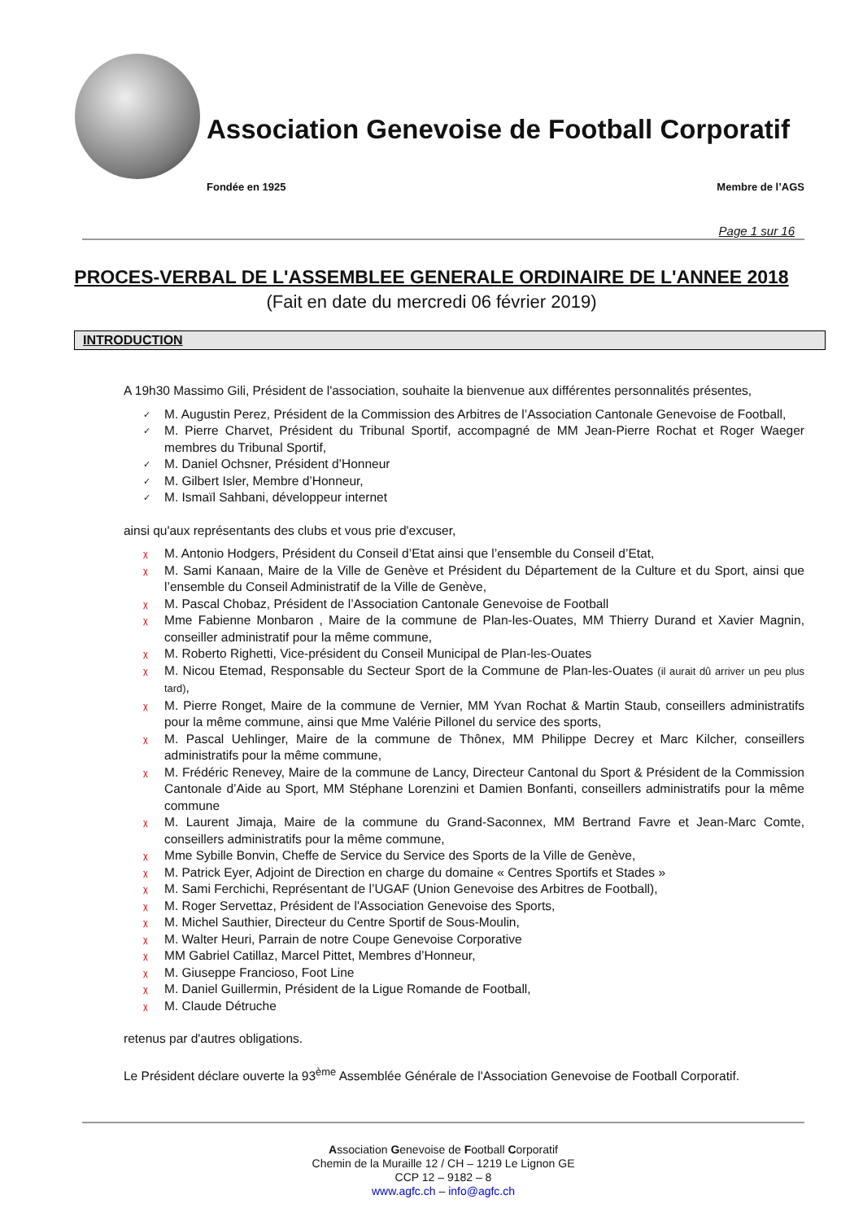Association Genevoise de Football Corporatif
Fondée en 1925 Membre de l’AGS
Page 1 sur 16
PROCES-VERBAL DE L'ASSEMBLEE GENERALE ORDINAIRE DE L'ANNEE 2018
(Fait en date du mercredi 06 février 2019)
INTRODUCTION
A 19h30 Massimo Gili, Président de l'association, souhaite la bienvenue aux différentes personnalités présentes,
✓ M. Augustin Perez, Président de la Commission des Arbitres de l’Association Cantonale Genevoise de Football,
✓ M. Pierre Charvet, Président du Tribunal Sportif, accompagné de MM Jean-Pierre Rochat et Roger Waeger membres du Tribunal Sportif,
✓ M. Daniel Ochsner, Président d’Honneur
✓ M. Gilbert Isler, Membre d’Honneur,
✓ M. Ismaïl Sahbani, développeur internet
ainsi qu'aux représentants des clubs et vous prie d'excuser,
χ M. Antonio Hodgers, Président du Conseil d’Etat ainsi que l’ensemble du Conseil d’Etat,
χ M. Sami Kanaan, Maire de la Ville de Genève et Président du Département de la Culture et du Sport, ainsi que l’ensemble du Conseil Administratif de la Ville de Genève,
χ M. Pascal Chobaz, Président de l’Association Cantonale Genevoise de Football
χ Mme Fabienne Monbaron , Maire de la commune de Plan-les-Ouates, MM Thierry Durand et Xavier Magnin, conseiller administratif pour la même commune,
χ M. Roberto Righetti, Vice-président du Conseil Municipal de Plan-les-Ouates
χ M. Nicou Etemad, Responsable du Secteur Sport de la Commune de Plan-les-Ouates (il aurait dû arriver un peu plus tard),
χ M. Pierre Ronget, Maire de la commune de Vernier, MM Yvan Rochat & Martin Staub, conseillers administratifs pour la même commune, ainsi que Mme Valérie Pillonel du service des sports,
χ M. Pascal Uehlinger, Maire de la commune de Thônex, MM Philippe Decrey et Marc Kilcher, conseillers administratifs pour la même commune,
χ M. Frédéric Renevey, Maire de la commune de Lancy, Directeur Cantonal du Sport & Président de la Commission Cantonale d’Aide au Sport, MM Stéphane Lorenzini et Damien Bonfanti, conseillers administratifs pour la même commune
χ M. Laurent Jimaja, Maire de la commune du Grand-Saconnex, MM Bertrand Favre et Jean-Marc Comte, conseillers administratifs pour la même commune,
χ Mme Sybille Bonvin, Cheffe de Service du Service des Sports de la Ville de Genève,
χ M. Patrick Eyer, Adjoint de Direction en charge du domaine « Centres Sportifs et Stades »
χ M. Sami Ferchichi, Représentant de l’UGAF (Union Genevoise des Arbitres de Football),
χ M. Roger Servettaz, Président de l'Association Genevoise des Sports,
χ M. Michel Sauthier, Directeur du Centre Sportif de Sous-Moulin,
χ M. Walter Heuri, Parrain de notre Coupe Genevoise Corporative
χ MM Gabriel Catillaz, Marcel Pittet, Membres d’Honneur,
χ M. Giuseppe Francioso, Foot Line
χ M. Daniel Guillermin, Président de la Ligue Romande de Football,
χ M. Claude Détruche
retenus par d'autres obligations.
Le Président déclare ouverte la 93<sup>ème</sup> Assemblée Générale de l'Association Genevoise de Football Corporatif.
Association Genevoise de Football Corporatif
Chemin de la Muraille 12 / CH – 1219 Le Lignon GE
CCP 12 – 9182 – 8
www.agfc.ch – info@agfc.ch